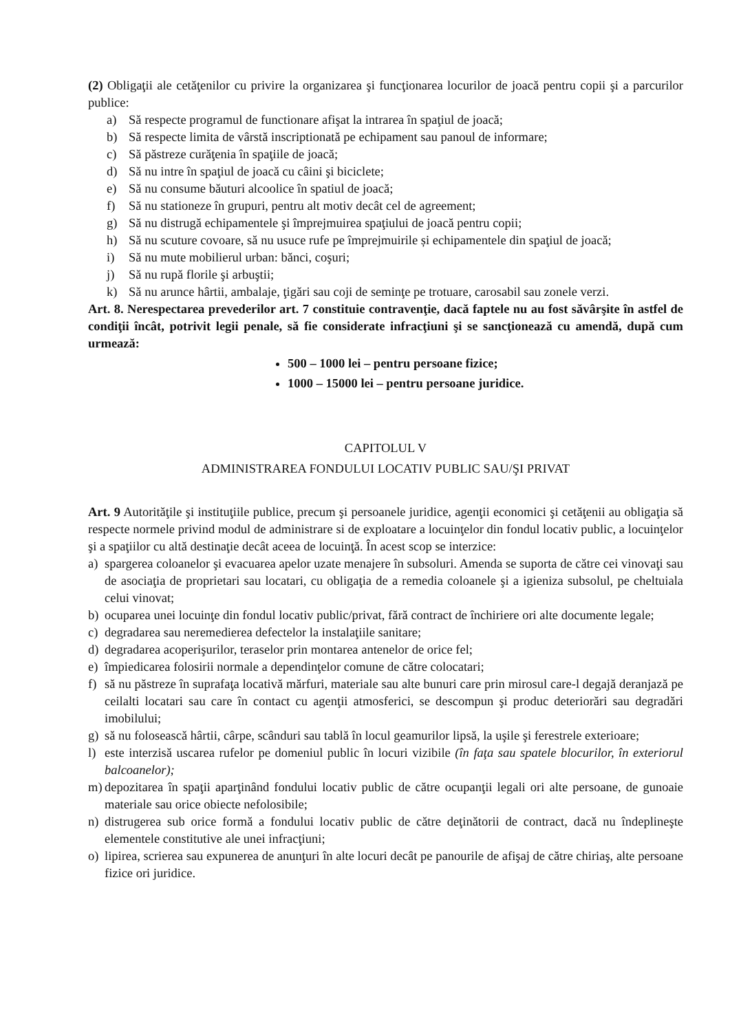(2) Obligaţii ale cetăţenilor cu privire la organizarea şi funcţionarea locurilor de joacă pentru copii şi a parcurilor publice:
a) Să respecte programul de functionare afişat la intrarea în spaţiul de joacă;
b) Să respecte limita de vârstă inscriptionată pe echipament sau panoul de informare;
c) Să păstreze curăţenia în spaţiile de joacă;
d) Să nu intre în spaţiul de joacă cu câini şi biciclete;
e) Să nu consume băuturi alcoolice în spatiul de joacă;
f) Să nu stationeze în grupuri, pentru alt motiv decât cel de agreement;
g) Să nu distrugă echipamentele şi împrejmuirea spaţiului de joacă pentru copii;
h) Să nu scuture covoare, să nu usuce rufe pe împrejmuirile și echipamentele din spaţiul de joacă;
i) Să nu mute mobilierul urban: bănci, coşuri;
j) Să nu rupă florile şi arbuştii;
k) Să nu arunce hârtii, ambalaje, ţigări sau coji de seminţe pe trotuare, carosabil sau zonele verzi.
Art. 8. Nerespectarea prevederilor art. 7 constituie contravenţie, dacă faptele nu au fost săvârşite în astfel de condiţii încât, potrivit legii penale, să fie considerate infracţiuni şi se sancţionează cu amendă, după cum urmează:
500 – 1000 lei – pentru persoane fizice;
1000 – 15000 lei – pentru persoane juridice.
CAPITOLUL V
ADMINISTRAREA FONDULUI LOCATIV PUBLIC SAU/ŞI PRIVAT
Art. 9 Autorităţile şi instituţiile publice, precum şi persoanele juridice, agenţii economici şi cetăţenii au obligaţia să respecte normele privind modul de administrare si de exploatare a locuinţelor din fondul locativ public, a locuinţelor şi a spaţiilor cu altă destinaţie decât aceea de locuinţă. În acest scop se interzice:
a) spargerea coloanelor şi evacuarea apelor uzate menajere în subsoluri. Amenda se suporta de către cei vinovaţi sau de asociaţia de proprietari sau locatari, cu obligaţia de a remedia coloanele şi a igieniza subsolul, pe cheltuiala celui vinovat;
b) ocuparea unei locuinţe din fondul locativ public/privat, fără contract de închiriere ori alte documente legale;
c) degradarea sau neremedierea defectelor la instalaţiile sanitare;
d) degradarea acoperişurilor, teraselor prin montarea antenelor de orice fel;
e) împiedicarea folosirii normale a dependinţelor comune de către colocatari;
f) să nu păstreze în suprafaţa locativă mărfuri, materiale sau alte bunuri care prin mirosul care-l degajă deranjază pe ceilalti locatari sau care în contact cu agenţii atmosferici, se descompun şi produc deteriorări sau degradări imobilului;
g) să nu folosească hârtii, cârpe, scânduri sau tablă în locul geamurilor lipsă, la uşile şi ferestrele exterioare;
l) este interzisă uscarea rufelor pe domeniul public în locuri vizibile (în faţa sau spatele blocurilor, în exteriorul balcoanelor);
m) depozitarea în spaţii aparţinând fondului locativ public de către ocupanţii legali ori alte persoane, de gunoaie materiale sau orice obiecte nefolosibile;
n) distrugerea sub orice formă a fondului locativ public de către deţinătorii de contract, dacă nu îndeplineşte elementele constitutive ale unei infracţiuni;
o) lipirea, scrierea sau expunerea de anunţuri în alte locuri decât pe panourile de afişaj de către chiriaş, alte persoane fizice ori juridice.